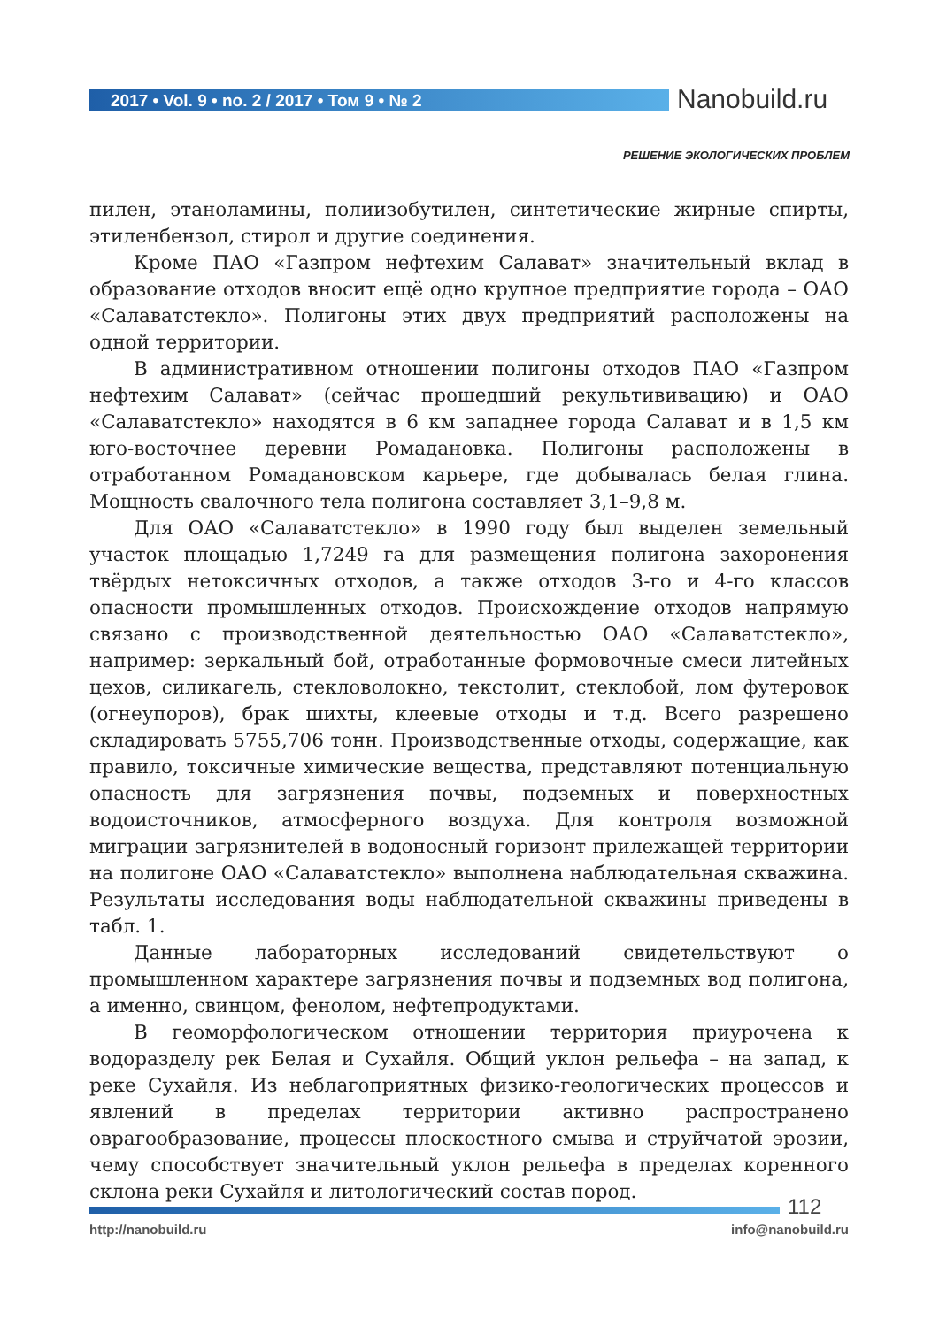2017 • Vol. 9 • no. 2 / 2017 • Том 9 • № 2
Nanobuild.ru
РЕШЕНИЕ ЭКОЛОГИЧЕСКИХ ПРОБЛЕМ
пилен, этаноламины, полиизобутилен, синтетические жирные спирты, этиленбензол, стирол и другие соединения.
Кроме ПАО «Газпром нефтехим Салават» значительный вклад в образование отходов вносит ещё одно крупное предприятие города – ОАО «Салаватстекло». Полигоны этих двух предприятий расположены на одной территории.
В административном отношении полигоны отходов ПАО «Газпром нефтехим Салават» (сейчас прошедший рекультививацию) и ОАО «Салаватстекло» находятся в 6 км западнее города Салават и в 1,5 км юго-восточнее деревни Ромадановка. Полигоны расположены в отработанном Ромадановском карьере, где добывалась белая глина. Мощность свалочного тела полигона составляет 3,1–9,8 м.
Для ОАО «Салаватстекло» в 1990 году был выделен земельный участок площадью 1,7249 га для размещения полигона захоронения твёрдых нетоксичных отходов, а также отходов 3-го и 4-го классов опасности промышленных отходов. Происхождение отходов напрямую связано с производственной деятельностью ОАО «Салаватстекло», например: зеркальный бой, отработанные формовочные смеси литейных цехов, силикагель, стекловолокно, текстолит, стеклобой, лом футеровок (огнеупоров), брак шихты, клеевые отходы и т.д. Всего разрешено складировать 5755,706 тонн. Производственные отходы, содержащие, как правило, токсичные химические вещества, представляют потенциальную опасность для загрязнения почвы, подземных и поверхностных водоисточников, атмосферного воздуха. Для контроля возможной миграции загрязнителей в водоносный горизонт прилежащей территории на полигоне ОАО «Салаватстекло» выполнена наблюдательная скважина. Результаты исследования воды наблюдательной скважины приведены в табл. 1.
Данные лабораторных исследований свидетельствуют о промышленном характере загрязнения почвы и подземных вод полигона, а именно, свинцом, фенолом, нефтепродуктами.
В геоморфологическом отношении территория приурочена к водоразделу рек Белая и Сухайля. Общий уклон рельефа – на запад, к реке Сухайля. Из неблагоприятных физико-геологических процессов и явлений в пределах территории активно распространено оврагообразование, процессы плоскостного смыва и струйчатой эрозии, чему способствует значительный уклон рельефа в пределах коренного склона реки Сухайля и литологический состав пород.
112
http://nanobuild.ru info@nanobuild.ru